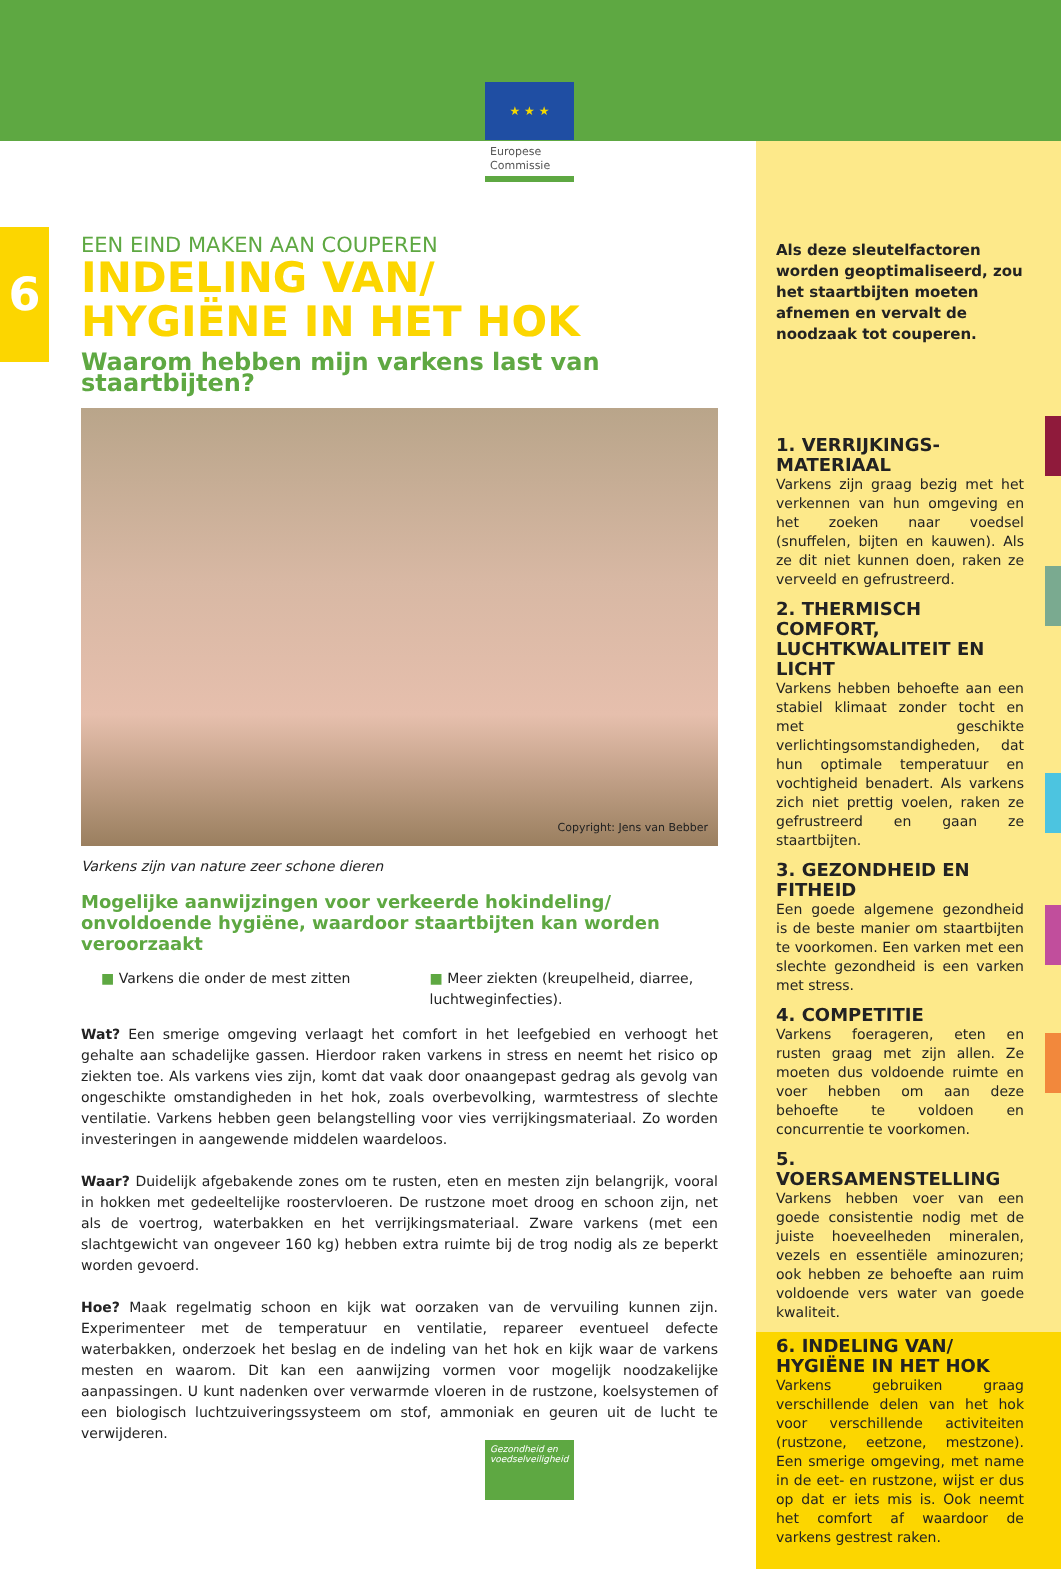★ ★ ★
Europese
Commissie
6
EEN EIND MAKEN AAN COUPEREN
INDELING VAN/
HYGIËNE IN HET HOK
Waarom hebben mijn varkens last van staartbijten?
Copyright: Jens van Bebber
Varkens zijn van nature zeer schone dieren
Mogelijke aanwijzingen voor verkeerde hokindeling/ onvoldoende hygiëne, waardoor staartbijten kan worden veroorzaakt
■ Varkens die onder de mest zitten
■ Meer ziekten (kreupelheid, diarree, luchtweginfecties).
Wat? Een smerige omgeving verlaagt het comfort in het leefgebied en verhoogt het gehalte aan schadelijke gassen. Hierdoor raken varkens in stress en neemt het risico op ziekten toe. Als varkens vies zijn, komt dat vaak door onaangepast gedrag als gevolg van ongeschikte omstandigheden in het hok, zoals overbevolking, warmtestress of slechte ventilatie. Varkens hebben geen belangstelling voor vies verrijkingsmateriaal. Zo worden investeringen in aangewende middelen waardeloos.
Waar? Duidelijk afgebakende zones om te rusten, eten en mesten zijn belangrijk, vooral in hokken met gedeeltelijke roostervloeren. De rustzone moet droog en schoon zijn, net als de voertrog, waterbakken en het verrijkingsmateriaal. Zware varkens (met een slachtgewicht van ongeveer 160 kg) hebben extra ruimte bij de trog nodig als ze beperkt worden gevoerd.
Hoe? Maak regelmatig schoon en kijk wat oorzaken van de vervuiling kunnen zijn. Experimenteer met de temperatuur en ventilatie, repareer eventueel defecte waterbakken, onderzoek het beslag en de indeling van het hok en kijk waar de varkens mesten en waarom. Dit kan een aanwijzing vormen voor mogelijk noodzakelijke aanpassingen. U kunt nadenken over verwarmde vloeren in de rustzone, koelsystemen of een biologisch luchtzuiveringssysteem om stof, ammoniak en geuren uit de lucht te verwijderen.
Als deze sleutelfactoren worden geoptimaliseerd, zou het staartbijten moeten afnemen en vervalt de noodzaak tot couperen.
1. VERRIJKINGS-MATERIAAL
Varkens zijn graag bezig met het verkennen van hun omgeving en het zoeken naar voedsel (snuffelen, bijten en kauwen). Als ze dit niet kunnen doen, raken ze verveeld en gefrustreerd.
2. THERMISCH COMFORT, LUCHTKWALITEIT EN LICHT
Varkens hebben behoefte aan een stabiel klimaat zonder tocht en met geschikte verlichtingsomstandigheden, dat hun optimale temperatuur en vochtigheid benadert. Als varkens zich niet prettig voelen, raken ze gefrustreerd en gaan ze staartbijten.
3. GEZONDHEID EN FITHEID
Een goede algemene gezondheid is de beste manier om staartbijten te voorkomen. Een varken met een slechte gezondheid is een varken met stress.
4. COMPETITIE
Varkens foerageren, eten en rusten graag met zijn allen. Ze moeten dus voldoende ruimte en voer hebben om aan deze behoefte te voldoen en concurrentie te voorkomen.
5. VOERSAMENSTELLING
Varkens hebben voer van een goede consistentie nodig met de juiste hoeveelheden mineralen, vezels en essentiële aminozuren; ook hebben ze behoefte aan ruim voldoende vers water van goede kwaliteit.
6. INDELING VAN/ HYGIËNE IN HET HOK
Varkens gebruiken graag verschillende delen van het hok voor verschillende activiteiten (rustzone, eetzone, mestzone). Een smerige omgeving, met name in de eet- en rustzone, wijst er dus op dat er iets mis is. Ook neemt het comfort af waardoor de varkens gestrest raken.
Gezondheid en voedselveiligheid